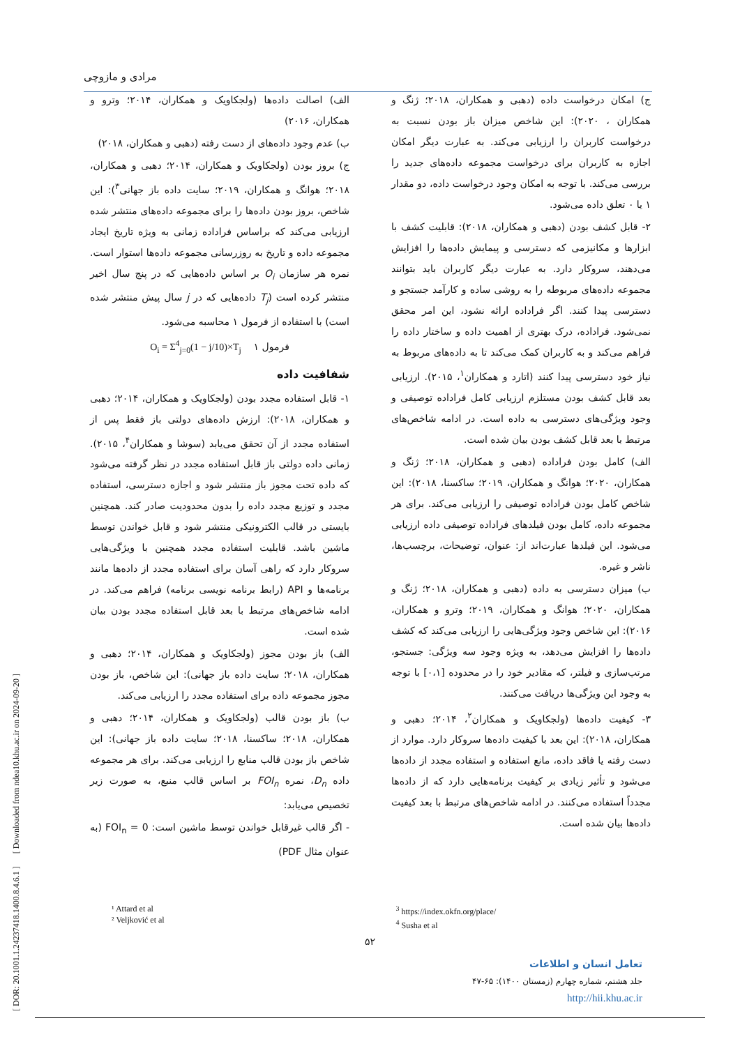مرادی و مازوچی
ج) امکان درخواست داده (دهبی و همکاران، ۲۰۱۸؛ ژنگ و همکاران ، ۲۰۲۰): این شاخص میزان باز بودن نسبت به درخواست کاربران را ارزیابی می‌کند. به عبارت دیگر امکان اجازه به کاربران برای درخواست مجموعه داده‌های جدید را بررسی می‌کند. با توجه به امکان وجود درخواست داده، دو مقدار ۱ یا ۰ تعلق داده می‌شود.
۲- قابل کشف بودن (دهبی و همکاران، ۲۰۱۸): قابلیت کشف با ابزارها و مکانیزمی که دسترسی و پیمایش داده‌ها را افزایش می‌دهند، سروکار دارد. به عبارت دیگر کاربران باید بتوانند مجموعه داده‌های مربوطه را به روشی ساده و کارآمد جستجو و دسترسی پیدا کنند. اگر فراداده ارائه نشود، این امر محقق نمی‌شود. فراداده، درک بهتری از اهمیت داده و ساختار داده را فراهم می‌کند و به کاربران کمک می‌کند تا به داده‌های مربوط به نیاز خود دسترسی پیدا کنند (اتارد و همکاران<sup>۱</sup>، ۲۰۱۵). ارزیابی بعد قابل کشف بودن مستلزم ارزیابی کامل فراداده توصیفی و وجود ویژگی‌های دسترسی به داده است. در ادامه شاخص‌های مرتبط با بعد قابل کشف بودن بیان شده است.
الف) کامل بودن فراداده (دهبی و همکاران، ۲۰۱۸؛ ژنگ و همکاران، ۲۰۲۰؛ هوانگ و همکاران، ۲۰۱۹؛ ساکسنا، ۲۰۱۸): این شاخص کامل بودن فراداده توصیفی را ارزیابی می‌کند. برای هر مجموعه داده، کامل بودن فیلدهای فراداده توصیفی داده ارزیابی می‌شود. این فیلدها عبارت‌اند از: عنوان، توضیحات، برچسب‌ها، ناشر و غیره.
ب) میزان دسترسی به داده (دهبی و همکاران، ۲۰۱۸؛ ژنگ و همکاران، ۲۰۲۰؛ هوانگ و همکاران، ۲۰۱۹؛ وترو و همکاران، ۲۰۱۶): این شاخص وجود ویژگی‌هایی را ارزیابی می‌کند که کشف داده‌ها را افزایش می‌دهد، به ویژه وجود سه ویژگی: جستجو، مرتب‌سازی و فیلتر، که مقادیر خود را در محدوده [۰،۱] با توجه به وجود این ویژگی‌ها دریافت می‌کنند.
۳- کیفیت داده‌ها (ولجکاویک و همکاران<sup>۲</sup>، ۲۰۱۴؛ دهبی و همکاران، ۲۰۱۸): این بعد با کیفیت داده‌ها سروکار دارد. موارد از دست رفته یا فاقد داده، مانع استفاده و استفاده مجدد از داده‌ها می‌شود و تأثیر زیادی بر کیفیت برنامه‌هایی دارد که از داده‌ها مجدداً استفاده می‌کنند. در ادامه شاخص‌های مرتبط با بعد کیفیت داده‌ها بیان شده است.
الف) اصالت داده‌ها (ولجکاویک و همکاران، ۲۰۱۴؛ وترو و همکاران، ۲۰۱۶)
ب) عدم وجود داده‌های از دست رفته (دهبی و همکاران، ۲۰۱۸)
ج) بروز بودن (ولجکاویک و همکاران، ۲۰۱۴؛ دهبی و همکاران، ۲۰۱۸؛ هوانگ و همکاران، ۲۰۱۹؛ سایت داده باز جهانی<sup>۳</sup>): این شاخص، بروز بودن داده‌ها را برای مجموعه داده‌های منتشر شده ارزیابی می‌کند که براساس فراداده زمانی به ویژه تاریخ ایجاد مجموعه داده و تاریخ به روزرسانی مجموعه داده‌ها استوار است. نمره هر سازمان O<sub>i</sub> بر اساس داده‌هایی که در پنج سال اخیر منتشر کرده است (T<sub>j</sub> داده‌هایی که در j سال پیش منتشر شده است) با استفاده از فرمول ۱ محاسبه می‌شود.
فرمول ۱ O<sub>i</sub> = Σ<sup>4</sup><sub>j=0</sub>(1 − j/10)×T<sub>j</sub>
شفافیت داده
۱- قابل استفاده مجدد بودن (ولجکاویک و همکاران، ۲۰۱۴؛ دهبی و همکاران، ۲۰۱۸): ارزش داده‌های دولتی باز فقط پس از استفاده مجدد از آن تحقق می‌یابد (سوشا و همکاران<sup>۴</sup>، ۲۰۱۵). زمانی داده دولتی باز قابل استفاده مجدد در نظر گرفته می‌شود که داده تحت مجوز باز منتشر شود و اجازه دسترسی، استفاده مجدد و توزیع مجدد داده را بدون محدودیت صادر کند. همچنین بایستی در قالب الکترونیکی منتشر شود و قابل خواندن توسط ماشین باشد. قابلیت استفاده مجدد همچنین با ویژگی‌هایی سروکار دارد که راهی آسان برای استفاده مجدد از داده‌ها مانند برنامه‌ها و API (رابط برنامه نویسی برنامه) فراهم می‌کند. در ادامه شاخص‌های مرتبط با بعد قابل استفاده مجدد بودن بیان شده است.
الف) باز بودن مجوز (ولجکاویک و همکاران، ۲۰۱۴؛ دهبی و همکاران، ۲۰۱۸؛ سایت داده باز جهانی): این شاخص، باز بودن مجوز مجموعه داده برای استفاده مجدد را ارزیابی می‌کند.
ب) باز بودن قالب (ولجکاویک و همکاران، ۲۰۱۴؛ دهبی و همکاران، ۲۰۱۸؛ ساکسنا، ۲۰۱۸؛ سایت داده باز جهانی): این شاخص باز بودن قالب منابع را ارزیابی می‌کند. برای هر مجموعه داده D<sub>n</sub>، نمره FOI<sub>n</sub> بر اساس قالب منبع، به صورت زیر تخصیص می‌یابد:
- اگر قالب غیرقابل خواندن توسط ماشین است: FOI<sub>n</sub> = 0 (به عنوان مثال PDF)
¹ Attard et al
² Veljković et al
<sup>3</sup> https://index.okfn.org/place/
<sup>4</sup> Susha et al
۵۲
تعامل انسان و اطلاعات
جلد هشتم، شماره چهارم (زمستان ۱۴۰۰): ۶۵-۴۷
http://hii.khu.ac.ir
[ DOR: 20.1001.1.24237418.1400.8.4.6.1 ] [ Downloaded from ndea10.khu.ac.ir on 2024-09-20 ]